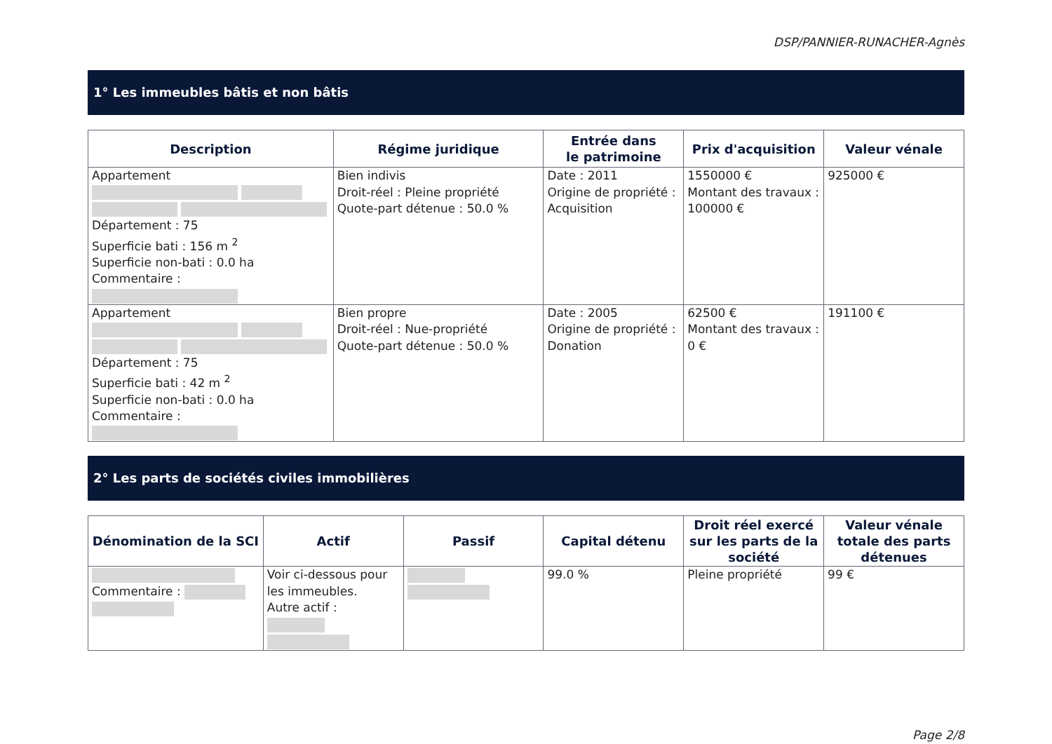DSP/PANNIER-RUNACHER-Agnès
1° Les immeubles bâtis et non bâtis
| Description | Régime juridique | Entrée dans le patrimoine | Prix d'acquisition | Valeur vénale |
| --- | --- | --- | --- | --- |
| Appartement Département : 75 Superficie bati : 156 m <sup>2</sup> Superficie non-bati : 0.0 ha Commentaire : | Bien indivis Droit-réel : Pleine propriété Quote-part détenue : 50.0 % | Date : 2011 Origine de propriété : Acquisition | 1550000 € Montant des travaux : 100000 € | 925000 € |
| Appartement Département : 75 Superficie bati : 42 m <sup>2</sup> Superficie non-bati : 0.0 ha Commentaire : | Bien propre Droit-réel : Nue-propriété Quote-part détenue : 50.0 % | Date : 2005 Origine de propriété : Donation | 62500 € Montant des travaux : 0 € | 191100 € |
2° Les parts de sociétés civiles immobilières
| Dénomination de la SCI | Actif | Passif | Capital détenu | Droit réel exercé sur les parts de la société | Valeur vénale totale des parts détenues |
| --- | --- | --- | --- | --- | --- |
| Commentaire : | Voir ci-dessous pour les immeubles. Autre actif : | | 99.0 % | Pleine propriété | 99 € |
Page 2/8